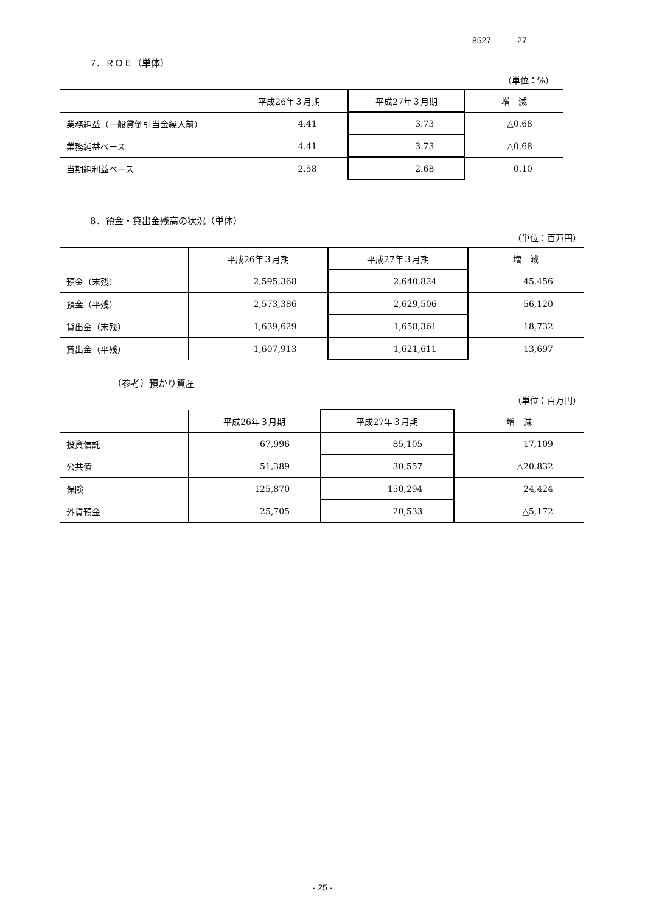8527 27
7．ＲＯＥ（単体）
（単位：%）
| | 平成26年３月期 | 平成27年３月期 | 増 減 |
| --- | --- | --- | --- |
| 業務純益（一般貸倒引当金繰入前） | 4.41 | 3.73 | △0.68 |
| 業務純益ベース | 4.41 | 3.73 | △0.68 |
| 当期純利益ベース | 2.58 | 2.68 | 0.10 |
8．預金・貸出金残高の状況（単体）
（単位：百万円）
| | 平成26年３月期 | 平成27年３月期 | 増 減 |
| --- | --- | --- | --- |
| 預金（末残） | 2,595,368 | 2,640,824 | 45,456 |
| 預金（平残） | 2,573,386 | 2,629,506 | 56,120 |
| 貸出金（末残） | 1,639,629 | 1,658,361 | 18,732 |
| 貸出金（平残） | 1,607,913 | 1,621,611 | 13,697 |
（参考）預かり資産
（単位：百万円）
| | 平成26年３月期 | 平成27年３月期 | 増 減 |
| --- | --- | --- | --- |
| 投資信託 | 67,996 | 85,105 | 17,109 |
| 公共債 | 51,389 | 30,557 | △20,832 |
| 保険 | 125,870 | 150,294 | 24,424 |
| 外貨預金 | 25,705 | 20,533 | △5,172 |
- 25 -